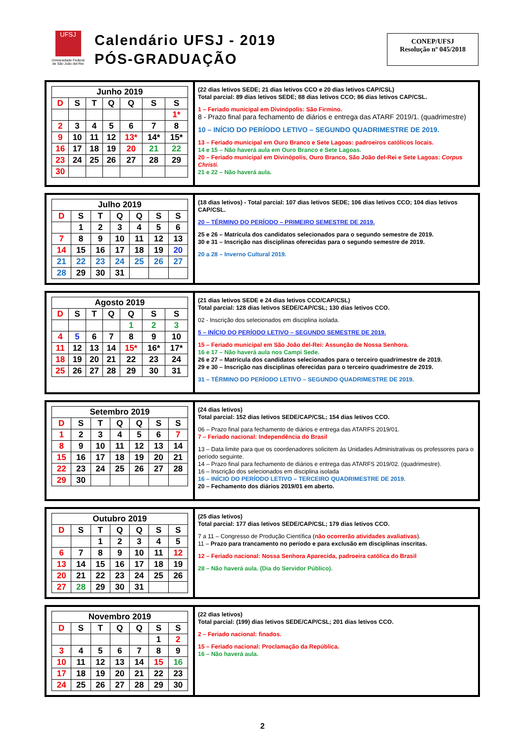UFSJ
Universidade Federal de São João del-Rei
Calendário UFSJ - 2019
PÓS-GRADUAÇÃO
CONEP/UFSJ
Resolução nº 045/2018
| Junho 2019 | | | | | | |
| --- | --- | --- | --- | --- | --- | --- |
| D | S | T | Q | Q | S | S |
| | | | | | | 1* |
| 2 | 3 | 4 | 5 | 6 | 7 | 8 |
| 9 | 10 | 11 | 12 | 13* | 14* | 15* |
| 16 | 17 | 18 | 19 | 20 | 21 | 22 |
| 23 | 24 | 25 | 26 | 27 | 28 | 29 |
| 30 | | | | | | |
(22 dias letivos SEDE; 21 dias letivos CCO e 20 dias letivos CAP/CSL)
Total parcial: 89 dias letivos SEDE; 88 dias letivos CCO; 86 dias letivos CAP/CSL.
1 – Feriado municipal em Divinópolis: São Firmino.
8 - Prazo final para fechamento de diários e entrega das ATARF 2019/1. (quadrimestre)
10 – INÍCIO DO PERÍODO LETIVO – SEGUNDO QUADRIMESTRE DE 2019.
13 – Feriado municipal em Ouro Branco e Sete Lagoas: padroeiros católicos locais.
14 e 15 – Não haverá aula em Ouro Branco e Sete Lagoas.
20 – Feriado municipal em Divinópolis, Ouro Branco, São João del-Rei e Sete Lagoas: Corpus Christi.
21 e 22 – Não haverá aula.
| Julho 2019 | | | | | | |
| --- | --- | --- | --- | --- | --- | --- |
| D | S | T | Q | Q | S | S |
| | 1 | 2 | 3 | 4 | 5 | 6 |
| 7 | 8 | 9 | 10 | 11 | 12 | 13 |
| 14 | 15 | 16 | 17 | 18 | 19 | 20 |
| 21 | 22 | 23 | 24 | 25 | 26 | 27 |
| 28 | 29 | 30 | 31 | | | |
(18 dias letivos) - Total parcial: 107 dias letivos SEDE; 106 dias letivos CCO; 104 dias letivos CAP/CSL.
20 – TÉRMINO DO PERÍODO – PRIMEIRO SEMESTRE DE 2019.
25 e 26 – Matrícula dos candidatos selecionados para o segundo semestre de 2019.
30 e 31 – Inscrição nas disciplinas oferecidas para o segundo semestre de 2019.
20 a 28 – Inverno Cultural 2019.
| Agosto 2019 | | | | | | |
| --- | --- | --- | --- | --- | --- | --- |
| D | S | T | Q | Q | S | S |
| | | | | 1 | 2 | 3 |
| 4 | 5 | 6 | 7 | 8 | 9 | 10 |
| 11 | 12 | 13 | 14 | 15* | 16* | 17* |
| 18 | 19 | 20 | 21 | 22 | 23 | 24 |
| 25 | 26 | 27 | 28 | 29 | 30 | 31 |
(21 dias letivos SEDE e 24 dias letivos CCO/CAP/CSL)
Total parcial: 128 dias letivos SEDE/CAP/CSL; 130 dias letivos CCO.
02 - Inscrição dos selecionados em disciplina isolada.
5 – INÍCIO DO PERÍODO LETIVO – SEGUNDO SEMESTRE DE 2019.
15 – Feriado municipal em São João del-Rei: Assunção de Nossa Senhora.
16 e 17 – Não haverá aula nos Campi Sede.
26 e 27 – Matrícula dos candidatos selecionados para o terceiro quadrimestre de 2019.
29 e 30 – Inscrição nas disciplinas oferecidas para o terceiro quadrimestre de 2019.
31 – TÉRMINO DO PERÍODO LETIVO – SEGUNDO QUADRIMESTRE DE 2019.
| Setembro 2019 | | | | | | |
| --- | --- | --- | --- | --- | --- | --- |
| D | S | T | Q | Q | S | S |
| 1 | 2 | 3 | 4 | 5 | 6 | 7 |
| 8 | 9 | 10 | 11 | 12 | 13 | 14 |
| 15 | 16 | 17 | 18 | 19 | 20 | 21 |
| 22 | 23 | 24 | 25 | 26 | 27 | 28 |
| 29 | 30 | | | | | |
(24 dias letivos)
Total parcial: 152 dias letivos SEDE/CAP/CSL; 154 dias letivos CCO.
06 – Prazo final para fechamento de diários e entrega das ATARFS 2019/01.
7 – Feriado nacional: Independência do Brasil
13 – Data limite para que os coordenadores solicitem às Unidades Administrativas os professores para o período seguinte.
14 – Prazo final para fechamento de diários e entrega das ATARFS 2019/02. (quadrimestre).
16 – Inscrição dos selecionados em disciplina isolada
16 – INÍCIO DO PERÍODO LETIVO – TERCEIRO QUADRIMESTRE DE 2019.
20 – Fechamento dos diários 2019/01 em aberto.
| Outubro 2019 | | | | | | |
| --- | --- | --- | --- | --- | --- | --- |
| D | S | T | Q | Q | S | S |
| | | 1 | 2 | 3 | 4 | 5 |
| 6 | 7 | 8 | 9 | 10 | 11 | 12 |
| 13 | 14 | 15 | 16 | 17 | 18 | 19 |
| 20 | 21 | 22 | 23 | 24 | 25 | 26 |
| 27 | 28 | 29 | 30 | 31 | | |
(25 dias letivos)
Total parcial: 177 dias letivos SEDE/CAP/CSL; 179 dias letivos CCO.
7 a 11 – Congresso de Produção Científica (não ocorrerão atividades avaliativas).
11 – Prazo para trancamento no período e para exclusão em disciplinas inscritas.
12 – Feriado nacional: Nossa Senhora Aparecida, padroeira católica do Brasil
28 – Não haverá aula. (Dia do Servidor Público).
| Novembro 2019 | | | | | | |
| --- | --- | --- | --- | --- | --- | --- |
| D | S | T | Q | Q | S | S |
| | | | | | 1 | 2 |
| 3 | 4 | 5 | 6 | 7 | 8 | 9 |
| 10 | 11 | 12 | 13 | 14 | 15 | 16 |
| 17 | 18 | 19 | 20 | 21 | 22 | 23 |
| 24 | 25 | 26 | 27 | 28 | 29 | 30 |
(22 dias letivos)
Total parcial: (199) dias letivos SEDE/CAP/CSL; 201 dias letivos CCO.
2 – Feriado nacional: finados.
15 – Feriado nacional: Proclamação da República.
16 – Não haverá aula.
2